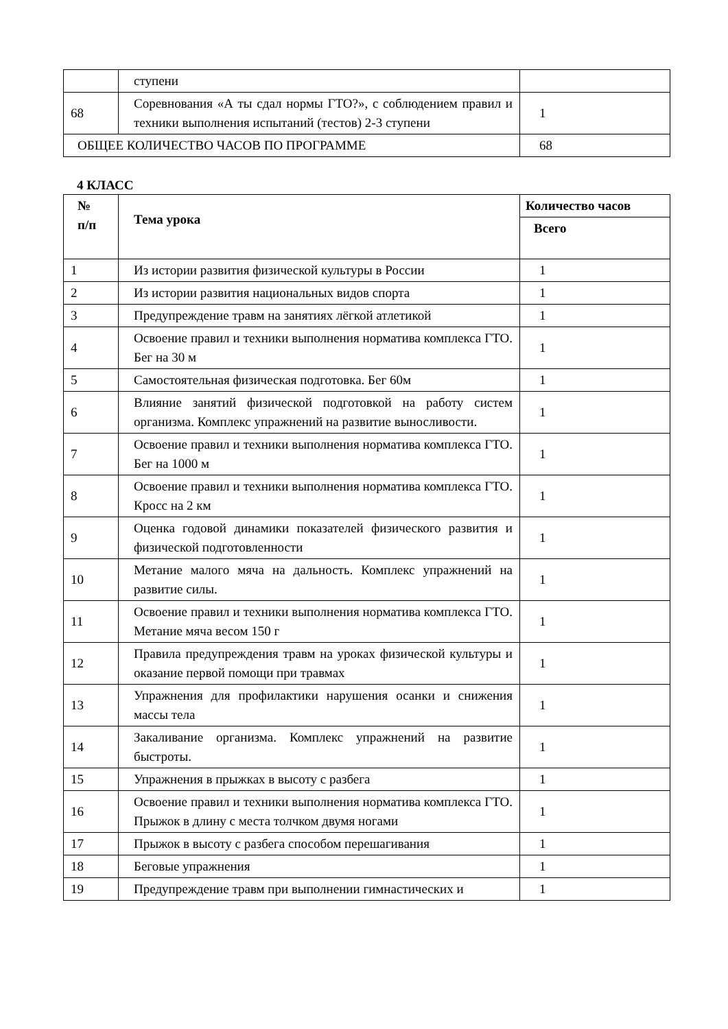| | ступени | |
| 68 | Соревнования «А ты сдал нормы ГТО?», с соблюдением правил и техники выполнения испытаний (тестов) 2-3 ступени | 1 |
| ОБЩЕЕ КОЛИЧЕСТВО ЧАСОВ ПО ПРОГРАММЕ | | 68 |
4 КЛАСС
| № п/п | Тема урока | Количество часов |
| --- | --- | --- |
| | | Всего |
| 1 | Из истории развития физической культуры в России | 1 |
| 2 | Из истории развития национальных видов спорта | 1 |
| 3 | Предупреждение травм на занятиях лёгкой атлетикой | 1 |
| 4 | Освоение правил и техники выполнения норматива комплекса ГТО. Бег на 30 м | 1 |
| 5 | Самостоятельная физическая подготовка. Бег 60м | 1 |
| 6 | Влияние занятий физической подготовкой на работу систем организма. Комплекс упражнений на развитие выносливости. | 1 |
| 7 | Освоение правил и техники выполнения норматива комплекса ГТО. Бег на 1000 м | 1 |
| 8 | Освоение правил и техники выполнения норматива комплекса ГТО. Кросс на 2 км | 1 |
| 9 | Оценка годовой динамики показателей физического развития и физической подготовленности | 1 |
| 10 | Метание малого мяча на дальность. Комплекс упражнений на развитие силы. | 1 |
| 11 | Освоение правил и техники выполнения норматива комплекса ГТО. Метание мяча весом 150 г | 1 |
| 12 | Правила предупреждения травм на уроках физической культуры и оказание первой помощи при травмах | 1 |
| 13 | Упражнения для профилактики нарушения осанки и снижения массы тела | 1 |
| 14 | Закаливание организма. Комплекс упражнений на развитие быстроты. | 1 |
| 15 | Упражнения в прыжках в высоту с разбега | 1 |
| 16 | Освоение правил и техники выполнения норматива комплекса ГТО. Прыжок в длину с места толчком двумя ногами | 1 |
| 17 | Прыжок в высоту с разбега способом перешагивания | 1 |
| 18 | Беговые упражнения | 1 |
| 19 | Предупреждение травм при выполнении гимнастических и | 1 |